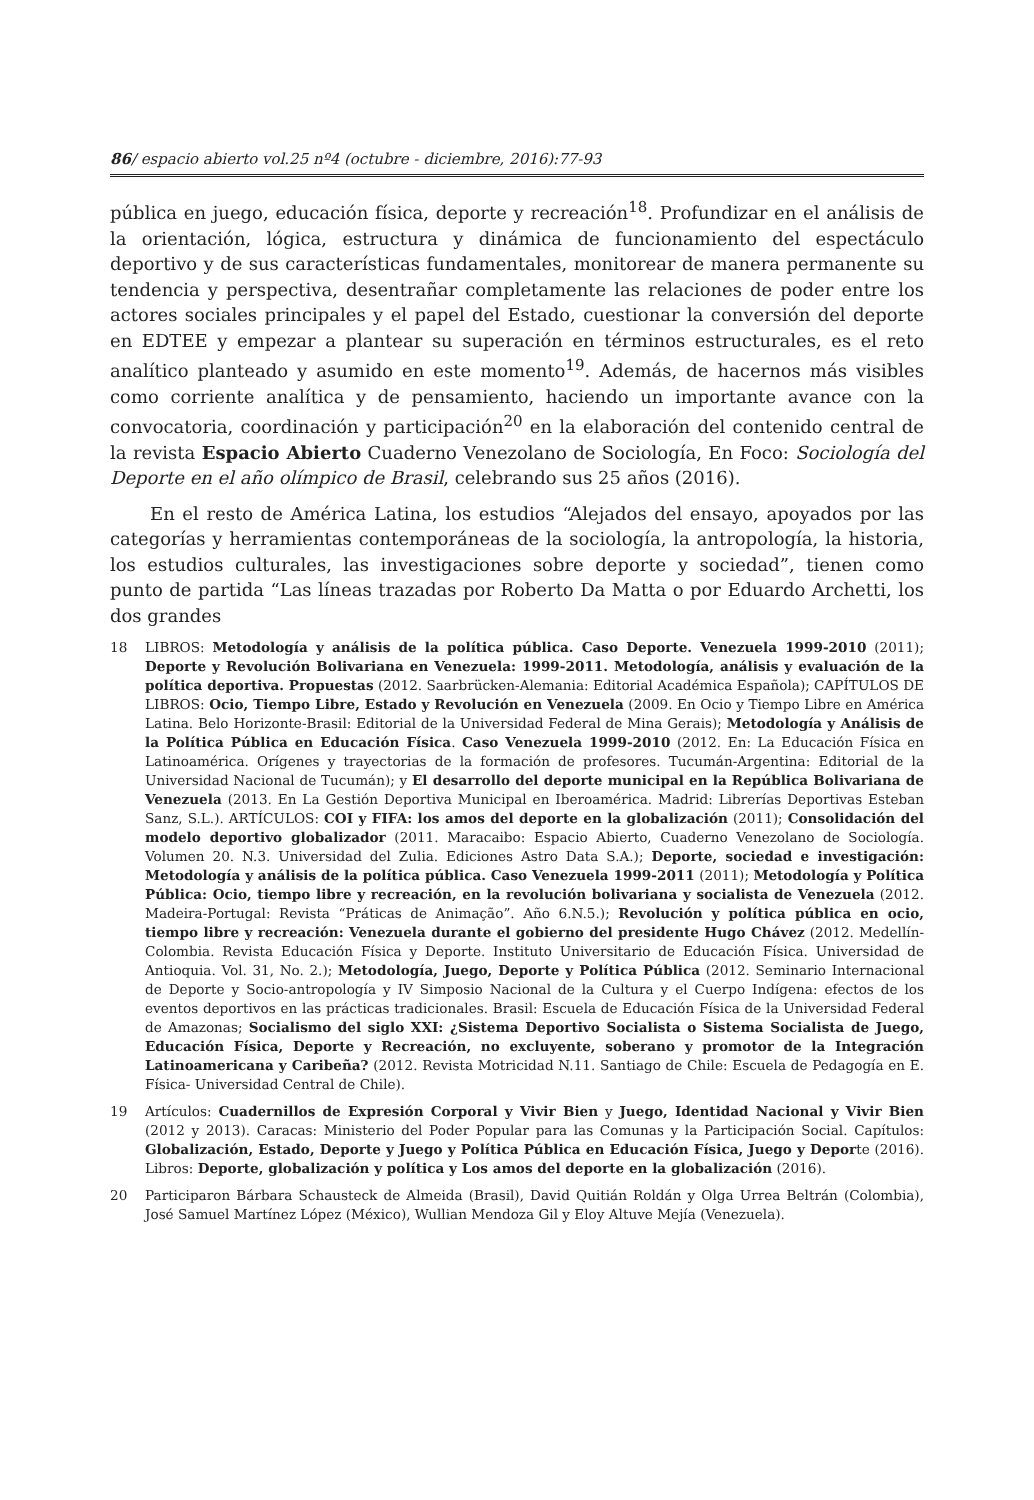86/ espacio abierto vol.25 nº4 (octubre - diciembre, 2016):77-93
pública en juego, educación física, deporte y recreación<sup>18</sup>. Profundizar en el análisis de la orientación, lógica, estructura y dinámica de funcionamiento del espectáculo deportivo y de sus características fundamentales, monitorear de manera permanente su tendencia y perspectiva, desentrañar completamente las relaciones de poder entre los actores sociales principales y el papel del Estado, cuestionar la conversión del deporte en EDTEE y empezar a plantear su superación en términos estructurales, es el reto analítico planteado y asumido en este momento<sup>19</sup>. Además, de hacernos más visibles como corriente analítica y de pensamiento, haciendo un importante avance con la convocatoria, coordinación y participación<sup>20</sup> en la elaboración del contenido central de la revista Espacio Abierto Cuaderno Venezolano de Sociología, En Foco: Sociología del Deporte en el año olímpico de Brasil, celebrando sus 25 años (2016).
En el resto de América Latina, los estudios “Alejados del ensayo, apoyados por las categorías y herramientas contemporáneas de la sociología, la antropología, la historia, los estudios culturales, las investigaciones sobre deporte y sociedad”, tienen como punto de partida “Las líneas trazadas por Roberto Da Matta o por Eduardo Archetti, los dos grandes
18 LIBROS: Metodología y análisis de la política pública. Caso Deporte. Venezuela 1999-2010 (2011); Deporte y Revolución Bolivariana en Venezuela: 1999-2011. Metodología, análisis y evaluación de la política deportiva. Propuestas (2012. Saarbrücken-Alemania: Editorial Académica Española); CAPÍTULOS DE LIBROS: Ocio, Tiempo Libre, Estado y Revolución en Venezuela (2009. En Ocio y Tiempo Libre en América Latina. Belo Horizonte-Brasil: Editorial de la Universidad Federal de Mina Gerais); Metodología y Análisis de la Política Pública en Educación Física. Caso Venezuela 1999-2010 (2012. En: La Educación Física en Latinoamérica. Orígenes y trayectorias de la formación de profesores. Tucumán-Argentina: Editorial de la Universidad Nacional de Tucumán); y El desarrollo del deporte municipal en la República Bolivariana de Venezuela (2013. En La Gestión Deportiva Municipal en Iberoamérica. Madrid: Librerías Deportivas Esteban Sanz, S.L.). ARTÍCULOS: COI y FIFA: los amos del deporte en la globalización (2011); Consolidación del modelo deportivo globalizador (2011. Maracaibo: Espacio Abierto, Cuaderno Venezolano de Sociología. Volumen 20. N.3. Universidad del Zulia. Ediciones Astro Data S.A.); Deporte, sociedad e investigación: Metodología y análisis de la política pública. Caso Venezuela 1999-2011 (2011); Metodología y Política Pública: Ocio, tiempo libre y recreación, en la revolución bolivariana y socialista de Venezuela (2012. Madeira-Portugal: Revista “Práticas de Animação”. Año 6.N.5.); Revolución y política pública en ocio, tiempo libre y recreación: Venezuela durante el gobierno del presidente Hugo Chávez (2012. Medellín-Colombia. Revista Educación Física y Deporte. Instituto Universitario de Educación Física. Universidad de Antioquia. Vol. 31, No. 2.); Metodología, Juego, Deporte y Política Pública (2012. Seminario Internacional de Deporte y Socio-antropología y IV Simposio Nacional de la Cultura y el Cuerpo Indígena: efectos de los eventos deportivos en las prácticas tradicionales. Brasil: Escuela de Educación Física de la Universidad Federal de Amazonas; Socialismo del siglo XXI: ¿Sistema Deportivo Socialista o Sistema Socialista de Juego, Educación Física, Deporte y Recreación, no excluyente, soberano y promotor de la Integración Latinoamericana y Caribeña? (2012. Revista Motricidad N.11. Santiago de Chile: Escuela de Pedagogía en E. Física- Universidad Central de Chile).
19 Artículos: Cuadernillos de Expresión Corporal y Vivir Bien y Juego, Identidad Nacional y Vivir Bien (2012 y 2013). Caracas: Ministerio del Poder Popular para las Comunas y la Participación Social. Capítulos: Globalización, Estado, Deporte y Juego y Política Pública en Educación Física, Juego y Deporte (2016). Libros: Deporte, globalización y política y Los amos del deporte en la globalización (2016).
20 Participaron Bárbara Schausteck de Almeida (Brasil), David Quitián Roldán y Olga Urrea Beltrán (Colombia), José Samuel Martínez López (México), Wullian Mendoza Gil y Eloy Altuve Mejía (Venezuela).